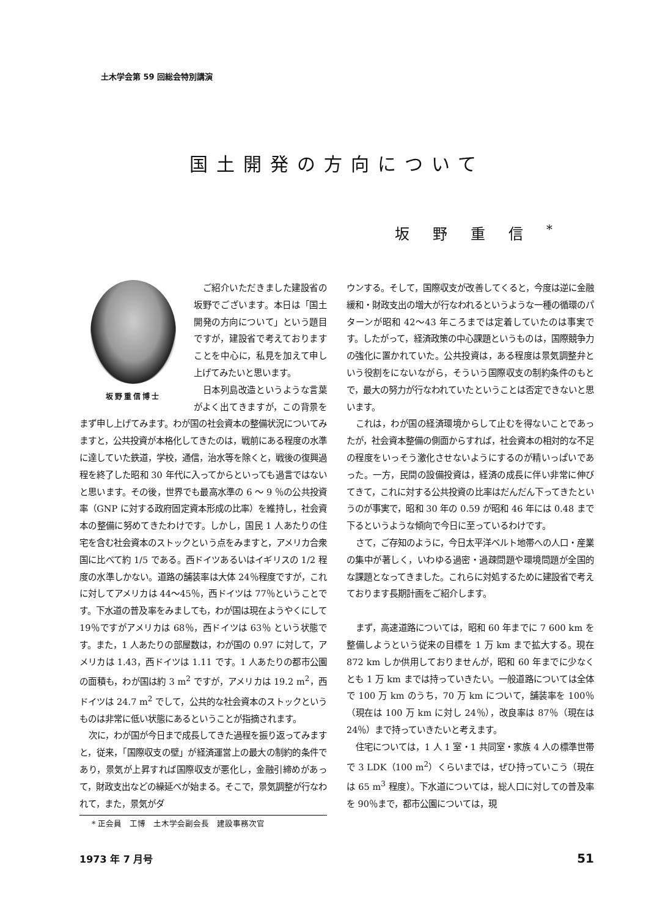土木学会第 59 回総会特別講演
国土開発の方向について
坂野重信<sup>*</sup>
坂野重信博士
ご紹介いただきました建設省の坂野でございます。本日は「国土開発の方向について」という題目ですが，建設省で考えておりますことを中心に，私見を加えて申し上げてみたいと思います。
日本列島改造というような言葉がよく出てきますが，この背景をまず申し上げてみます。わが国の社会資本の整備状況についてみますと，公共投資が本格化してきたのは，戦前にある程度の水準に達していた鉄道，学校，通信，治水等を除くと，戦後の復興過程を終了した昭和 30 年代に入ってからといっても過言ではないと思います。その後，世界でも最高水準の 6 ～ 9 ％の公共投資率（GNP に対する政府固定資本形成の比率）を維持し，社会資本の整備に努めてきたわけです。しかし，国民 1 人あたりの住宅を含む社会資本のストックという点をみますと，アメリカ合衆国に比べて約 1/5 である。西ドイツあるいはイギリスの 1/2 程度の水準しかない。道路の舗装率は大体 24％程度ですが，これに対してアメリカは 44～45％，西ドイツは 77％ということです。下水道の普及率をみましても，わが国は現在ようやくにして 19％ですがアメリカは 68％，西ドイツは 63％ という状態です。また，1 人あたりの部屋数は，わが国の 0.97 に対して，アメリカは 1.43，西ドイツは 1.11 です。1 人あたりの都市公園の面積も，わが国は約 3 m<sup>2</sup> ですが，アメリカは 19.2 m<sup>2</sup>，西ドイツは 24.7 m<sup>2</sup> でして，公共的な社会資本のストックというものは非常に低い状態にあるということが指摘されます。
次に，わが国が今日まで成長してきた過程を振り返ってみますと，従来，「国際収支の壁」が経済運営上の最大の制約的条件であり，景気が上昇すれば国際収支が悪化し，金融引締めがあって，財政支出などの繰延べが始まる。そこで，景気調整が行なわれて，また，景気がダ
* 正会員　工博　土木学会副会長　建設事務次官
ウンする。そして，国際収支が改善してくると，今度は逆に金融緩和・財政支出の増大が行なわれるというような一種の循環のパターンが昭和 42～43 年ころまでは定着していたのは事実です。したがって，経済政策の中心課題というものは，国際競争力の強化に置かれていた。公共投資は，ある程度は景気調整弁という役割をにないながら，そういう国際収支の制約条件のもとで，最大の努力が行なわれていたということは否定できないと思います。
これは，わが国の経済環境からして止むを得ないことであったが，社会資本整備の側面からすれば，社会資本の相対的な不足の程度をいっそう激化させないようにするのが精いっぱいであった。一方，民間の設備投資は，経済の成長に伴い非常に伸びてきて，これに対する公共投資の比率はだんだん下ってきたというのが事実で，昭和 30 年の 0.59 が昭和 46 年には 0.48 まで下るというような傾向で今日に至っているわけです。
さて，ご存知のように，今日太平洋ベルト地帯への人口・産業の集中が著しく，いわゆる過密・過疎問題や環境問題が全国的な課題となってきました。これらに対処するために建設省で考えております長期計画をご紹介します。
まず，高速道路については，昭和 60 年までに 7 600 km を整備しようという従来の目標を 1 万 km まで拡大する。現在 872 km しか供用しておりませんが，昭和 60 年までに少なくとも 1 万 km までは持っていきたい。一般道路については全体で 100 万 km のうち，70 万 km について，舗装率を 100％（現在は 100 万 km に対し 24％），改良率は 87％（現在は 24％）まで持っていきたいと考えます。
住宅については，1 人 1 室・1 共同室・家族 4 人の標準世帯で 3 LDK（100 m<sup>2</sup>）くらいまでは，ぜひ持っていこう（現在は 65 m<sup>3</sup> 程度）。下水道については，総人口に対しての普及率を 90％まで，都市公園については，現
1973 年 7 月号 51